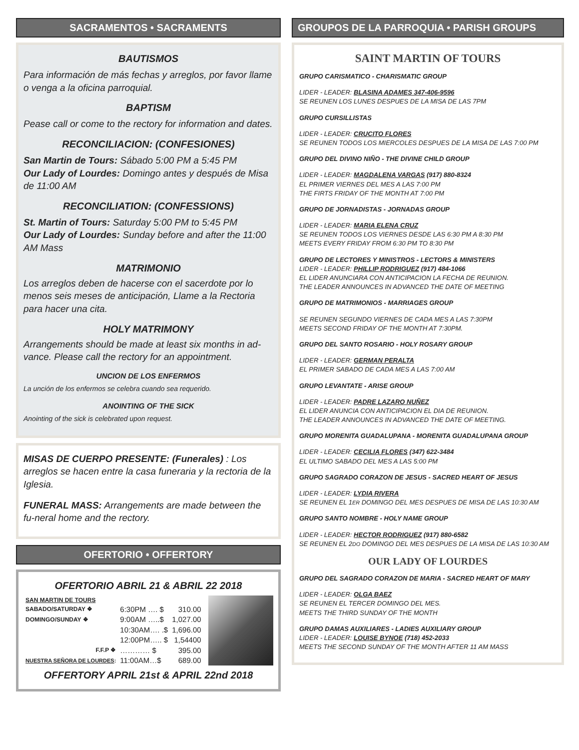SACRAMENTOS • SACRAMENTS
BAUTISMOS
Para información de más fechas y arreglos, por favor llame o venga a la oficina parroquial.
BAPTISM
Pease call or come to the rectory for information and dates.
RECONCILIACION: (CONFESIONES)
San Martin de Tours: Sábado 5:00 PM a 5:45 PM
Our Lady of Lourdes: Domingo antes y después de Misa de 11:00 AM
RECONCILIATION: (CONFESSIONS)
St. Martin of Tours: Saturday 5:00 PM to 5:45 PM
Our Lady of Lourdes: Sunday before and after the 11:00 AM Mass
MATRIMONIO
Los arreglos deben de hacerse con el sacerdote por lo menos seis meses de anticipación, Llame a la Rectoria para hacer una cita.
HOLY MATRIMONY
Arrangements should be made at least six months in ad-vance. Please call the rectory for an appointment.
UNCION DE LOS ENFERMOS
La unción de los enfermos se celebra cuando sea requerido.
ANOINTING OF THE SICK
Anointing of the sick is celebrated upon request.
MISAS DE CUERPO PRESENTE: (Funerales) : Los arreglos se hacen entre la casa funeraria y la rectoria de la Iglesia.
FUNERAL MASS: Arrangements are made between the fu-neral home and the rectory.
OFERTORIO • OFFERTORY
OFERTORIO ABRIL 21 & ABRIL 22 2018
| SAN MARTIN DE TOURS | | |
| SABADO/SATURDAY ❖ | 6:30PM …. $ | 310.00 |
| DOMINGO/SUNDAY ❖ | 9:00AM …..$ | 1,027.00 |
| | 10:30AM…. .$ | 1,696.00 |
| | 12:00PM….. $ | 1,54400 |
| F.F.P ❖ | ………… $ | 395.00 |
| NUESTRA SEÑORA DE LOURDES : | 11:00AM…$ | 689.00 |
OFFERTORY APRIL 21st & APRIL 22nd 2018
GROUPOS DE LA PARROQUIA • PARISH GROUPS
SAINT MARTIN OF TOURS
GRUPO CARISMATICO - CHARISMATIC GROUP
LIDER - LEADER: BLASINA ADAMES 347-406-9596
SE REUNEN LOS LUNES DESPUES DE LA MISA DE LAS 7PM
GRUPO CURSILLISTAS
LIDER - LEADER: CRUCITO FLORES
SE REUNEN TODOS LOS MIERCOLES DESPUES DE LA MISA DE LAS 7:00 PM
GRUPO DEL DIVINO NIÑO - THE DIVINE CHILD GROUP
LIDER - LEADER: MAGDALENA VARGAS (917) 880-8324
EL PRIMER VIERNES DEL MES A LAS 7:00 PM
THE FIRTS FRIDAY OF THE MONTH AT 7:00 PM
GRUPO DE JORNADISTAS - JORNADAS GROUP
LIDER - LEADER: MARIA ELENA CRUZ
SE REUNEN TODOS LOS VIERNES DESDE LAS 6:30 PM A 8:30 PM
MEETS EVERY FRIDAY FROM 6:30 PM TO 8:30 PM
GRUPO DE LECTORES Y MINISTROS - LECTORS & MINISTERS
LIDER - LEADER: PHILLIP RODRIGUEZ (917) 484-1066
EL LIDER ANUNCIARA CON ANTICIPACION LA FECHA DE REUNION.
THE LEADER ANNOUNCES IN ADVANCED THE DATE OF MEETING
GRUPO DE MATRIMONIOS - MARRIAGES GROUP
SE REUNEN SEGUNDO VIERNES DE CADA MES A LAS 7:30PM
MEETS SECOND FRIDAY OF THE MONTH AT 7:30PM.
GRUPO DEL SANTO ROSARIO - HOLY ROSARY GROUP
LIDER - LEADER: GERMAN PERALTA
EL PRIMER SABADO DE CADA MES A LAS 7:00 AM
GRUPO LEVANTATE - ARISE GROUP
LIDER - LEADER: PADRE LAZARO NUÑEZ
EL LIDER ANUNCIA CON ANTICIPACION EL DIA DE REUNION.
THE LEADER ANNOUNCES IN ADVANCED THE DATE OF MEETING.
GRUPO MORENITA GUADALUPANA - MORENITA GUADALUPANA GROUP
LIDER - LEADER: CECILIA FLORES (347) 622-3484
EL ULTIMO SABADO DEL MES A LAS 5:00 PM
GRUPO SAGRADO CORAZON DE JESUS - SACRED HEART OF JESUS
LIDER - LEADER: LYDIA RIVERA
SE REUNEN EL 1ER DOMINGO DEL MES DESPUES DE MISA DE LAS 10:30 AM
GRUPO SANTO NOMBRE - HOLY NAME GROUP
LIDER - LEADER: HECTOR RODRIGUEZ (917) 880-6582
SE REUNEN EL 2DO DOMINGO DEL MES DESPUES DE LA MISA DE LAS 10:30 AM
OUR LADY OF LOURDES
GRUPO DEL SAGRADO CORAZON DE MARIA - SACRED HEART OF MARY
LIDER - LEADER: OLGA BAEZ
SE REUNEN EL TERCER DOMINGO DEL MES.
MEETS THE THIRD SUNDAY OF THE MONTH
GRUPO DAMAS AUXILIARES - LADIES AUXILIARY GROUP
LIDER - LEADER: LOUISE BYNOE (718) 452-2033
MEETS THE SECOND SUNDAY OF THE MONTH AFTER 11 AM MASS